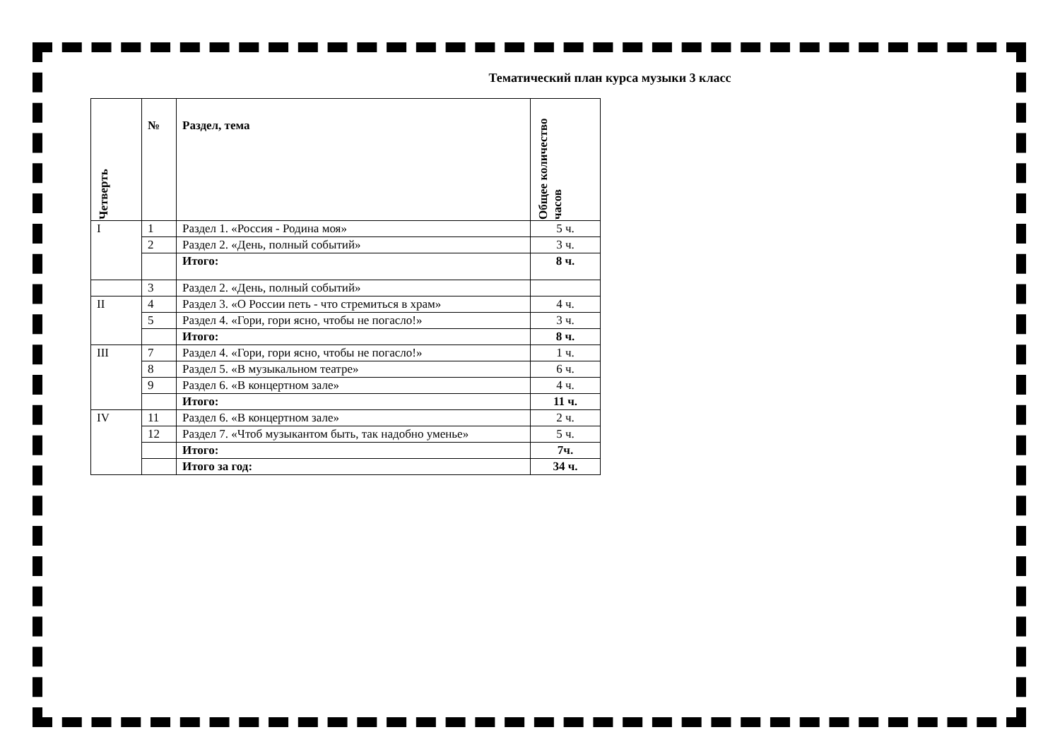Тематический план курса музыки 3 класс
| Четверть | № | Раздел, тема | Общее количество часов |
| --- | --- | --- | --- |
| I | 1 | Раздел 1. «Россия - Родина моя» | 5 ч. |
| | 2 | Раздел 2. «День, полный событий» | 3 ч. |
| | | Итого: | 8 ч. |
| | 3 | Раздел 2. «День, полный событий» | |
| II | 4 | Раздел 3. «О России петь - что стремиться в храм» | 4 ч. |
| | 5 | Раздел 4. «Гори, гори ясно, чтобы не погасло!» | 3 ч. |
| | | Итого: | 8 ч. |
| III | 7 | Раздел 4. «Гори, гори ясно, чтобы не погасло!» | 1 ч. |
| | 8 | Раздел 5. «В музыкальном театре» | 6 ч. |
| | 9 | Раздел 6. «В концертном зале» | 4 ч. |
| | | Итого: | 11 ч. |
| IV | 11 | Раздел 6. «В концертном зале» | 2 ч. |
| | 12 | Раздел 7. «Чтоб музыкантом быть, так надобно уменье» | 5 ч. |
| | | Итого: | 7ч. |
| | | Итого за год: | 34 ч. |